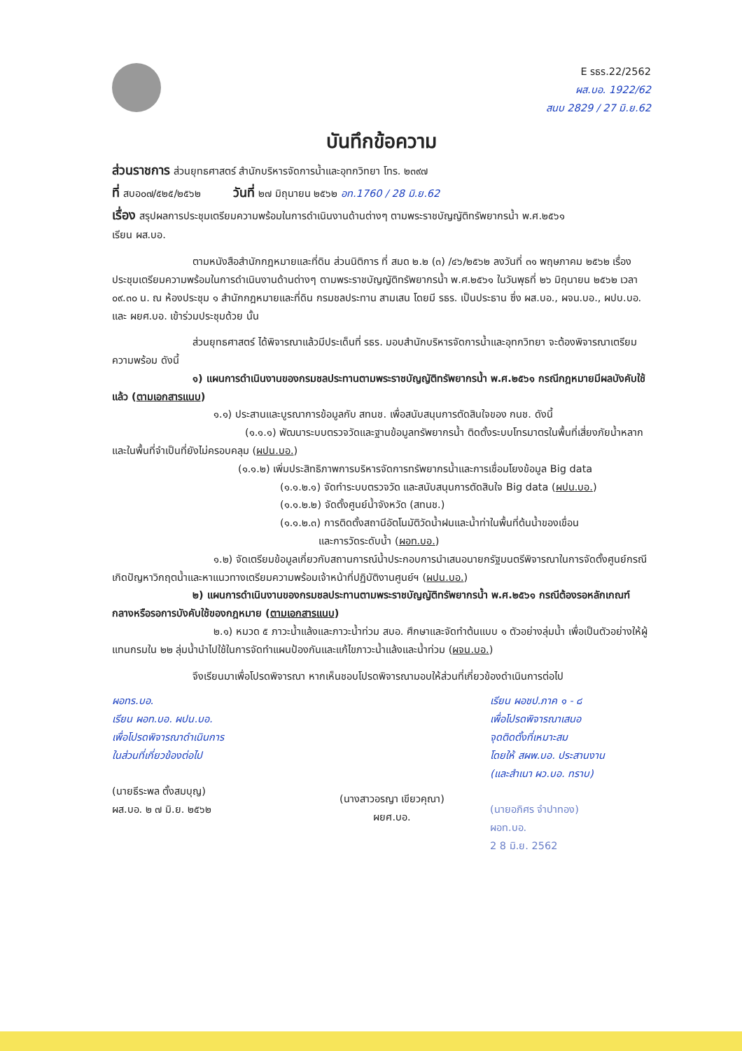E รธร.22/2562
ผส.บอ. 1922/62
สนบ 2829 / 27 มิ.ย.62
บันทึกข้อความ
ส่วนราชการ ส่วนยุทธศาสตร์ สำนักบริหารจัดการน้ำและอุทกวิทยา โทร. ๒๓๙๗
ที่ สบอ๐๗/๕๒๕/๒๕๖๒ วันที่ ๒๗ มิถุนายน ๒๕๖๒ อท.1760 / 28 มิ.ย.62
เรื่อง สรุปผลการประชุมเตรียมความพร้อมในการดำเนินงานด้านต่างๆ ตามพระราชบัญญัติทรัพยากรน้ำ พ.ศ.๒๕๖๑
เรียน ผส.บอ.
ตามหนังสือสำนักกฎหมายและที่ดิน ส่วนนิติการ ที่ สมด ๒.๒ (๓) /๔๖/๒๕๖๒ ลงวันที่ ๓๑ พฤษภาคม ๒๕๖๒ เรื่อง ประชุมเตรียมความพร้อมในการดำเนินงานด้านต่างๆ ตามพระราชบัญญัติทรัพยากรน้ำ พ.ศ.๒๕๖๑ ในวันพุธที่ ๒๖ มิถุนายน ๒๕๖๒ เวลา ๐๙.๓๐ น. ณ ห้องประชุม ๑ สำนักกฎหมายและที่ดิน กรมชลประทาน สามเสน โดยมี รธร. เป็นประธาน ซึ่ง ผส.บอ., ผจน.บอ., ผปบ.บอ. และ ผยศ.บอ. เข้าร่วมประชุมด้วย นั้น
ส่วนยุทธศาสตร์ ได้พิจารณาแล้วมีประเด็นที่ รธร. มอบสำนักบริหารจัดการน้ำและอุทกวิทยา จะต้องพิจารณาเตรียมความพร้อม ดังนี้
๑) แผนการดำเนินงานของกรมชลประทานตามพระราชบัญญัติทรัพยากรน้ำ พ.ศ.๒๕๖๑ กรณีกฎหมายมีผลบังคับใช้แล้ว (ตามเอกสารแนบ)
๑.๑) ประสานและบูรณาการข้อมูลกับ สทนช. เพื่อสนับสนุนการตัดสินใจของ กนช. ดังนี้
(๑.๑.๑) พัฒนาระบบตรวจวัดและฐานข้อมูลทรัพยากรน้ำ ติดตั้งระบบโทรมาตรในพื้นที่เสี่ยงภัยน้ำหลากและในพื้นที่จำเป็นที่ยังไม่ครอบคลุม (ผปน.บอ.)
(๑.๑.๒) เพิ่มประสิทธิภาพการบริหารจัดการทรัพยากรน้ำและการเชื่อมโยงข้อมูล Big data
(๑.๑.๒.๑) จัดทำระบบตรวจวัด และสนับสนุนการตัดสินใจ Big data (ผปน.บอ.)
(๑.๑.๒.๒) จัดตั้งศูนย์น้ำจังหวัด (สทนช.)
(๑.๑.๒.๓) การติดตั้งสถานีอัตโนมัติวัดน้ำฝนและน้ำท่าในพื้นที่ต้นน้ำของเขื่อน
และการวัดระดับน้ำ (ผอท.บอ.)
๑.๒) จัดเตรียมข้อมูลเกี่ยวกับสถานการณ์น้ำประกอบการนำเสนอนายกรัฐมนตรีพิจารณาในการจัดตั้งศูนย์กรณีเกิดปัญหาวิกฤตน้ำและหาแนวทางเตรียมความพร้อมเจ้าหน้าที่ปฏิบัติงานศูนย์ฯ (ผปน.บอ.)
๒) แผนการดำเนินงานของกรมชลประทานตามพระราชบัญญัติทรัพยากรน้ำ พ.ศ.๒๕๖๑ กรณีต้องรอหลักเกณฑ์กลางหรือรอการบังคับใช้ของกฎหมาย (ตามเอกสารแนบ)
๒.๑) หมวด ๕ ภาวะน้ำแล้งและภาวะน้ำท่วม สบอ. ศึกษาและจัดทำต้นแบบ ๑ ตัวอย่างลุ่มน้ำ เพื่อเป็นตัวอย่างให้ผู้แทนกรมใน ๒๒ ลุ่มน้ำนำไปใช้ในการจัดทำแผนป้องกันและแก้ไขภาวะน้ำแล้งและน้ำท่วม (ผจน.บอ.)
จึงเรียนมาเพื่อโปรดพิจารณา หากเห็นชอบโปรดพิจารณามอบให้ส่วนที่เกี่ยวข้องดำเนินการต่อไป
ผอทร.บอ.
เรียน ผอท.บอ. ผปน.บอ.
เพื่อโปรดพิจารณาดำเนินการ
ในส่วนที่เกี่ยวข้องต่อไป
(นายธีระพล ตั้งสมบุญ)
ผส.บอ. ๒ ๗ มิ.ย. ๒๕๖๒
(นางสาวอรญา เขียวคุณา)
ผยศ.บอ.
เรียน ผอชป.ภาค ๑ - ๘
เพื่อโปรดพิจารณาเสนอ
จุดติดตั้งที่เหมาะสม
โดยให้ สผพ.บอ. ประสานงาน
(และสำเนา ผว.บอ. ทราบ)
(นายอภิศร จำปาทอง)
ผอท.บอ.
2 8 มิ.ย. 2562